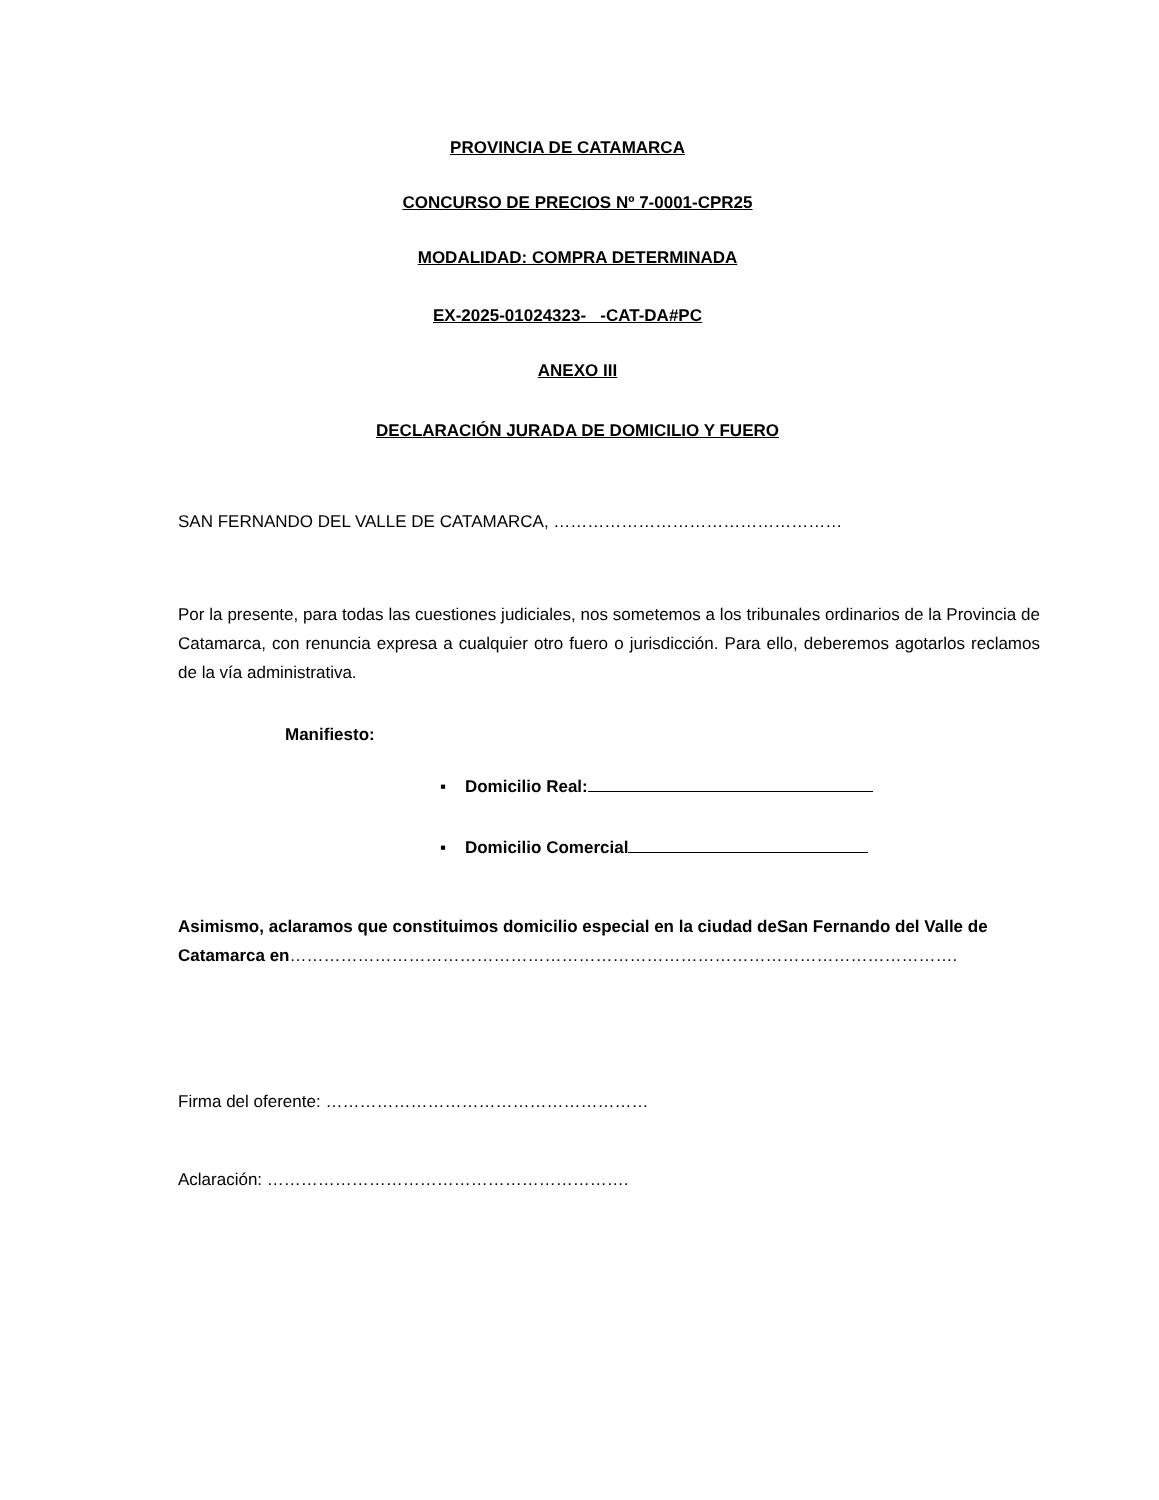PROVINCIA DE CATAMARCA
CONCURSO DE PRECIOS Nº 7-0001-CPR25
MODALIDAD: COMPRA DETERMINADA
EX-2025-01024323- -CAT-DA#PC
ANEXO III
DECLARACIÓN JURADA DE DOMICILIO Y FUERO
SAN FERNANDO DEL VALLE DE CATAMARCA, ……………………………………………
Por la presente, para todas las cuestiones judiciales, nos sometemos a los tribunales ordinarios de la Provincia de Catamarca, con renuncia expresa a cualquier otro fuero o jurisdicción. Para ello, deberemos agotarlos reclamos de la vía administrativa.
Manifiesto:
▪ Domicilio Real:
▪ Domicilio Comercial
Asimismo, aclaramos que constituimos domicilio especial en la ciudad deSan Fernando del Valle de Catamarca en……………………………………………………………………………………………………….
Firma del oferente: …………………………………………………
Aclaración: ……………………………………………………….